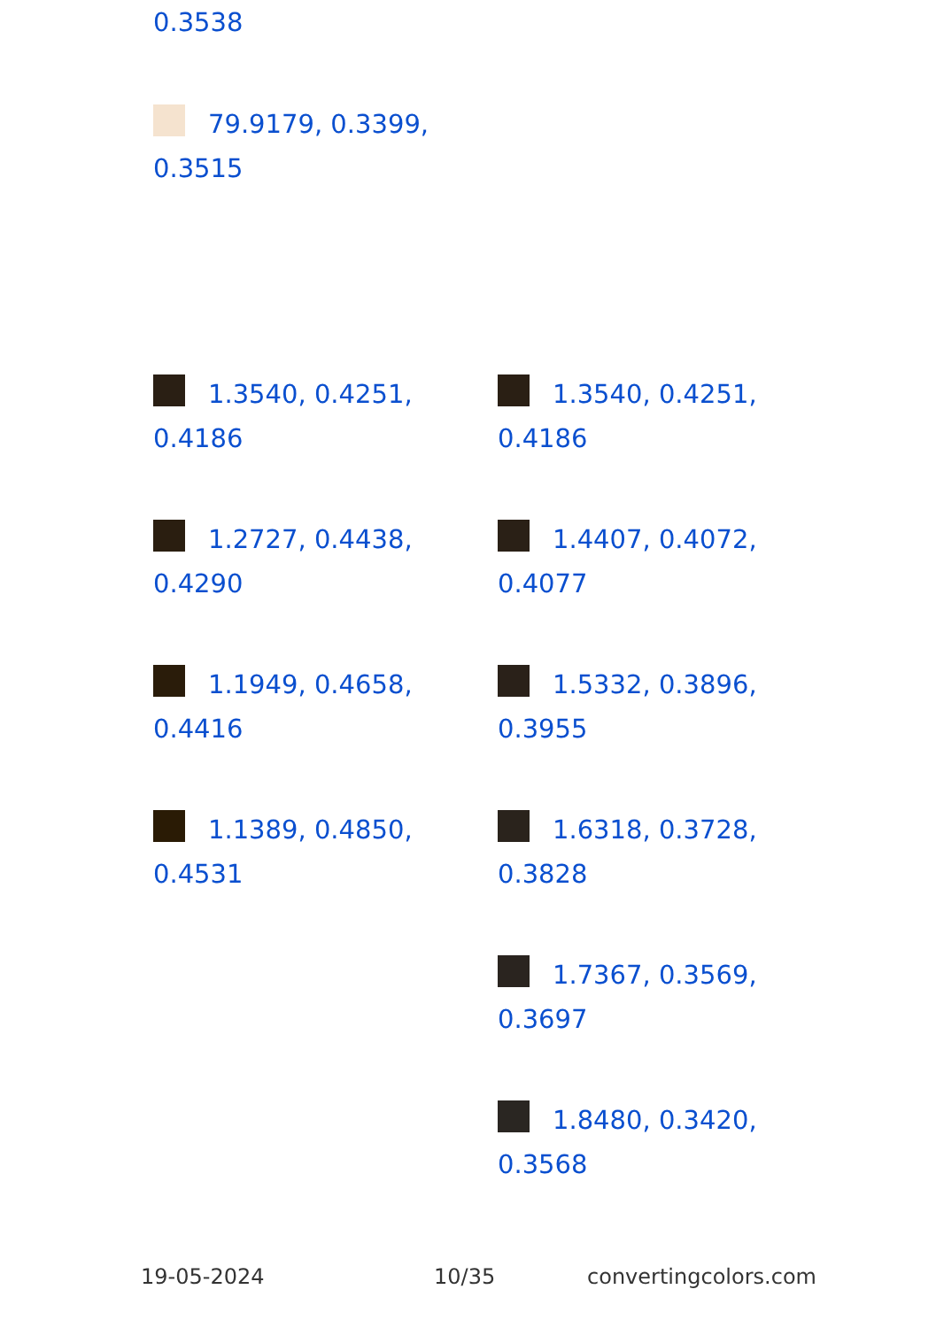0.3538
79.9179, 0.3399, 0.3515
1.3540, 0.4251, 0.4186
1.3540, 0.4251, 0.4186
1.2727, 0.4438, 0.4290
1.4407, 0.4072, 0.4077
1.1949, 0.4658, 0.4416
1.5332, 0.3896, 0.3955
1.1389, 0.4850, 0.4531
1.6318, 0.3728, 0.3828
1.7367, 0.3569, 0.3697
1.8480, 0.3420, 0.3568
19-05-2024 10/35 convertingcolors.com